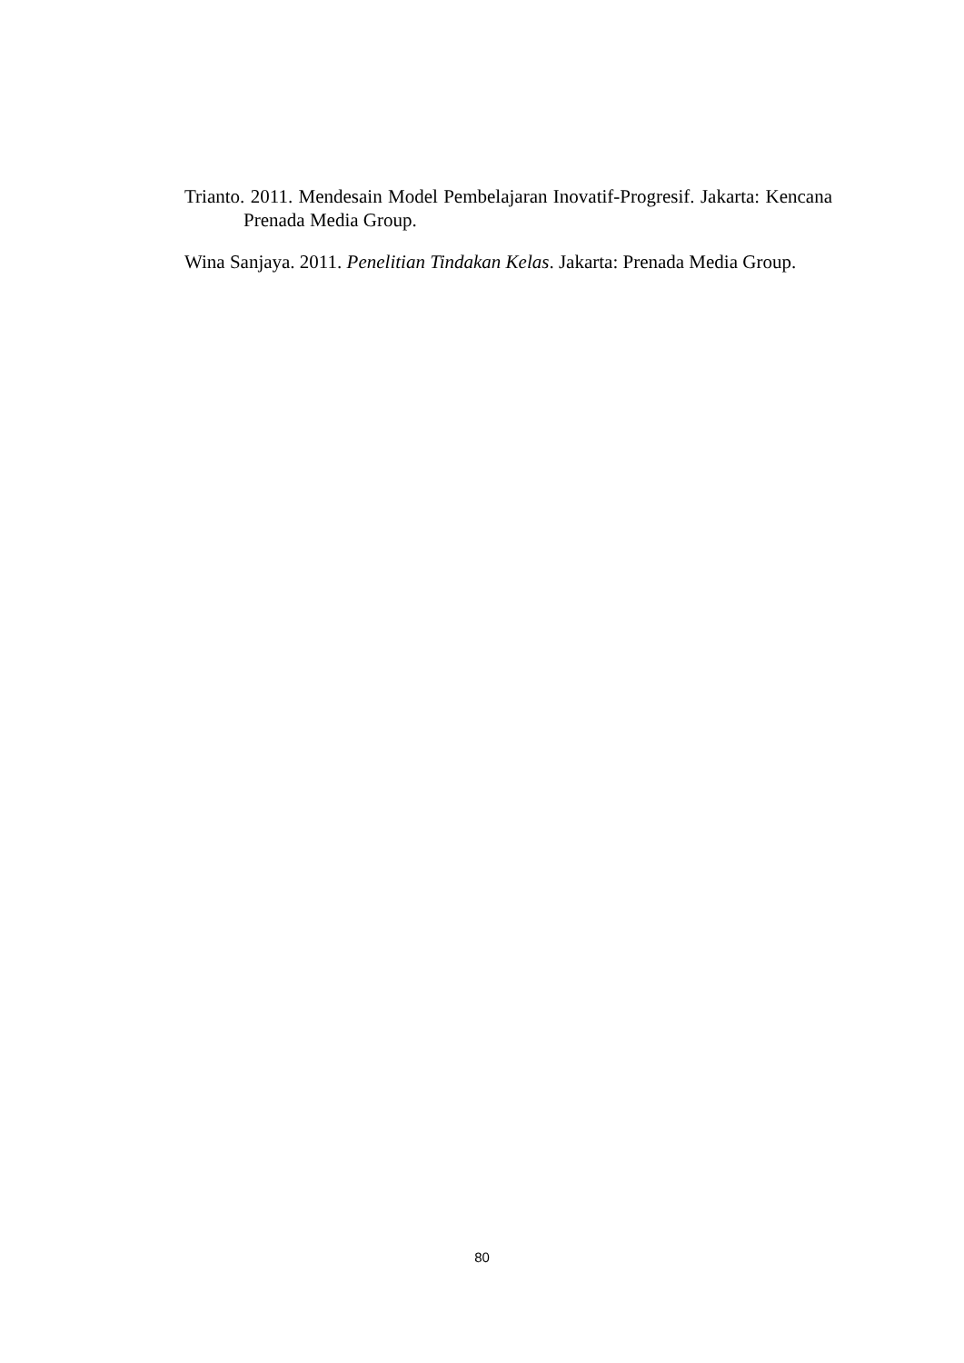Trianto. 2011. Mendesain Model Pembelajaran Inovatif-Progresif. Jakarta: Kencana Prenada Media Group.
Wina Sanjaya. 2011. Penelitian Tindakan Kelas. Jakarta: Prenada Media Group.
80